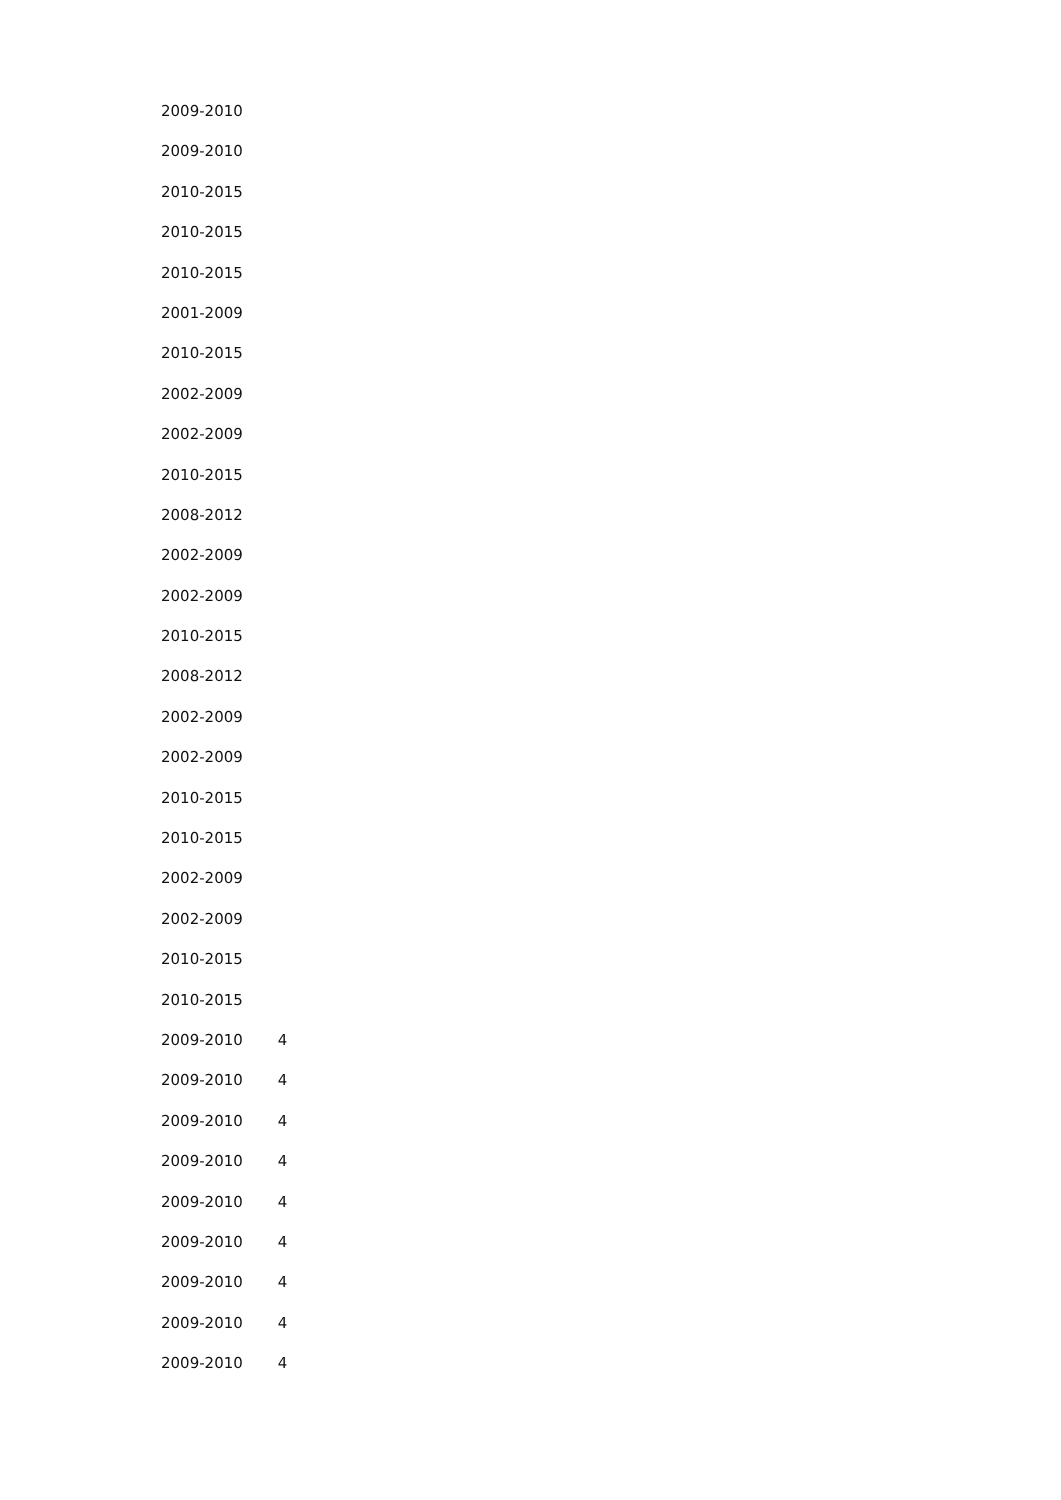2009-2010
2009-2010
2010-2015
2010-2015
2010-2015
2001-2009
2010-2015
2002-2009
2002-2009
2010-2015
2008-2012
2002-2009
2002-2009
2010-2015
2008-2012
2002-2009
2002-2009
2010-2015
2010-2015
2002-2009
2002-2009
2010-2015
2010-2015
2009-2010 4
2009-2010 4
2009-2010 4
2009-2010 4
2009-2010 4
2009-2010 4
2009-2010 4
2009-2010 4
2009-2010 4